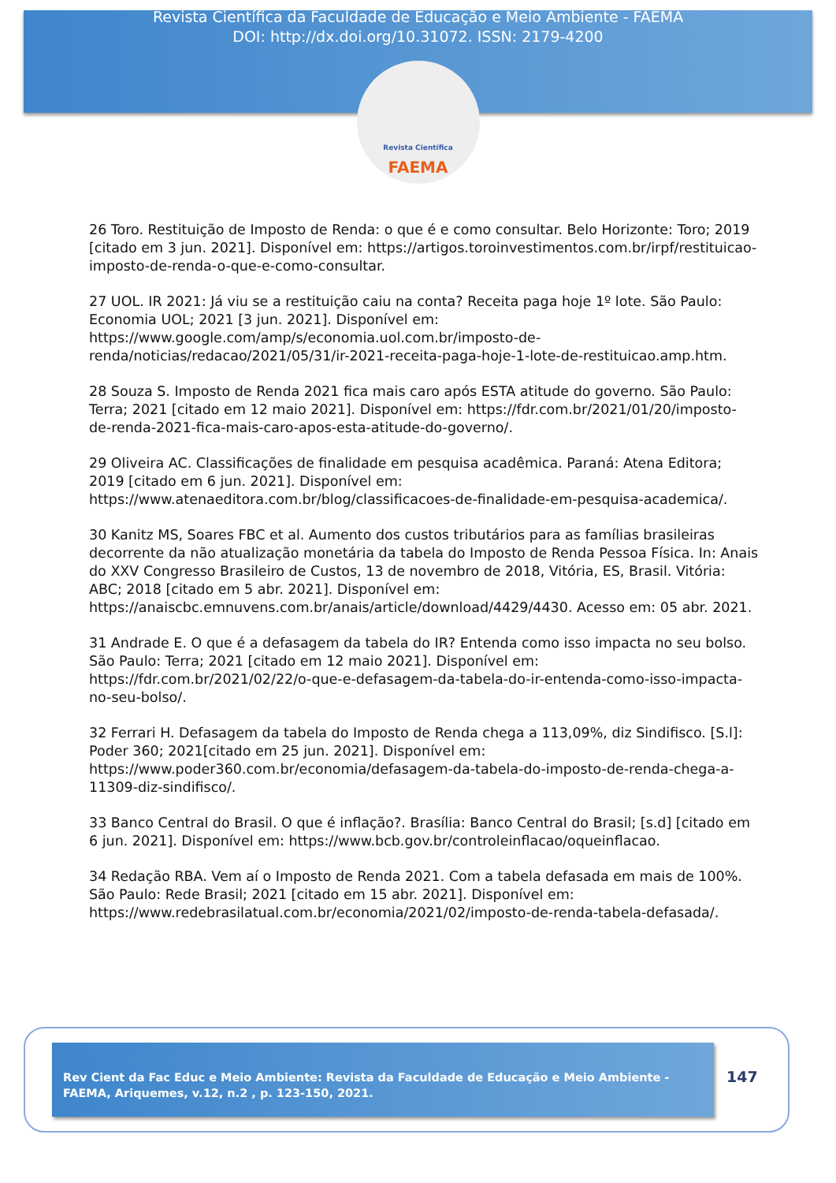Revista Científica da Faculdade de Educação e Meio Ambiente - FAEMA
DOI: http://dx.doi.org/10.31072. ISSN: 2179-4200
Revista Científica
FAEMA
26 Toro. Restituição de Imposto de Renda: o que é e como consultar. Belo Horizonte: Toro; 2019 [citado em 3 jun. 2021]. Disponível em: https://artigos.toroinvestimentos.com.br/irpf/restituicao-imposto-de-renda-o-que-e-como-consultar.
27 UOL. IR 2021: Já viu se a restituição caiu na conta? Receita paga hoje 1º lote. São Paulo: Economia UOL; 2021 [3 jun. 2021]. Disponível em: https://www.google.com/amp/s/economia.uol.com.br/imposto-de-renda/noticias/redacao/2021/05/31/ir-2021-receita-paga-hoje-1-lote-de-restituicao.amp.htm.
28 Souza S. Imposto de Renda 2021 fica mais caro após ESTA atitude do governo. São Paulo: Terra; 2021 [citado em 12 maio 2021]. Disponível em: https://fdr.com.br/2021/01/20/imposto-de-renda-2021-fica-mais-caro-apos-esta-atitude-do-governo/.
29 Oliveira AC. Classificações de finalidade em pesquisa acadêmica. Paraná: Atena Editora; 2019 [citado em 6 jun. 2021]. Disponível em: https://www.atenaeditora.com.br/blog/classificacoes-de-finalidade-em-pesquisa-academica/.
30 Kanitz MS, Soares FBC et al. Aumento dos custos tributários para as famílias brasileiras decorrente da não atualização monetária da tabela do Imposto de Renda Pessoa Física. In: Anais do XXV Congresso Brasileiro de Custos, 13 de novembro de 2018, Vitória, ES, Brasil. Vitória: ABC; 2018 [citado em 5 abr. 2021]. Disponível em: https://anaiscbc.emnuvens.com.br/anais/article/download/4429/4430. Acesso em: 05 abr. 2021.
31 Andrade E. O que é a defasagem da tabela do IR? Entenda como isso impacta no seu bolso. São Paulo: Terra; 2021 [citado em 12 maio 2021]. Disponível em: https://fdr.com.br/2021/02/22/o-que-e-defasagem-da-tabela-do-ir-entenda-como-isso-impacta-no-seu-bolso/.
32 Ferrari H. Defasagem da tabela do Imposto de Renda chega a 113,09%, diz Sindifisco. [S.l]: Poder 360; 2021[citado em 25 jun. 2021]. Disponível em: https://www.poder360.com.br/economia/defasagem-da-tabela-do-imposto-de-renda-chega-a-11309-diz-sindifisco/.
33 Banco Central do Brasil. O que é inflação?. Brasília: Banco Central do Brasil; [s.d] [citado em 6 jun. 2021]. Disponível em: https://www.bcb.gov.br/controleinflacao/oqueinflacao.
34 Redação RBA. Vem aí o Imposto de Renda 2021. Com a tabela defasada em mais de 100%. São Paulo: Rede Brasil; 2021 [citado em 15 abr. 2021]. Disponível em: https://www.redebrasilatual.com.br/economia/2021/02/imposto-de-renda-tabela-defasada/.
Rev Cient da Fac Educ e Meio Ambiente: Revista da Faculdade de Educação e Meio Ambiente - FAEMA, Ariquemes, v.12, n.2 , p. 123-150, 2021.
147